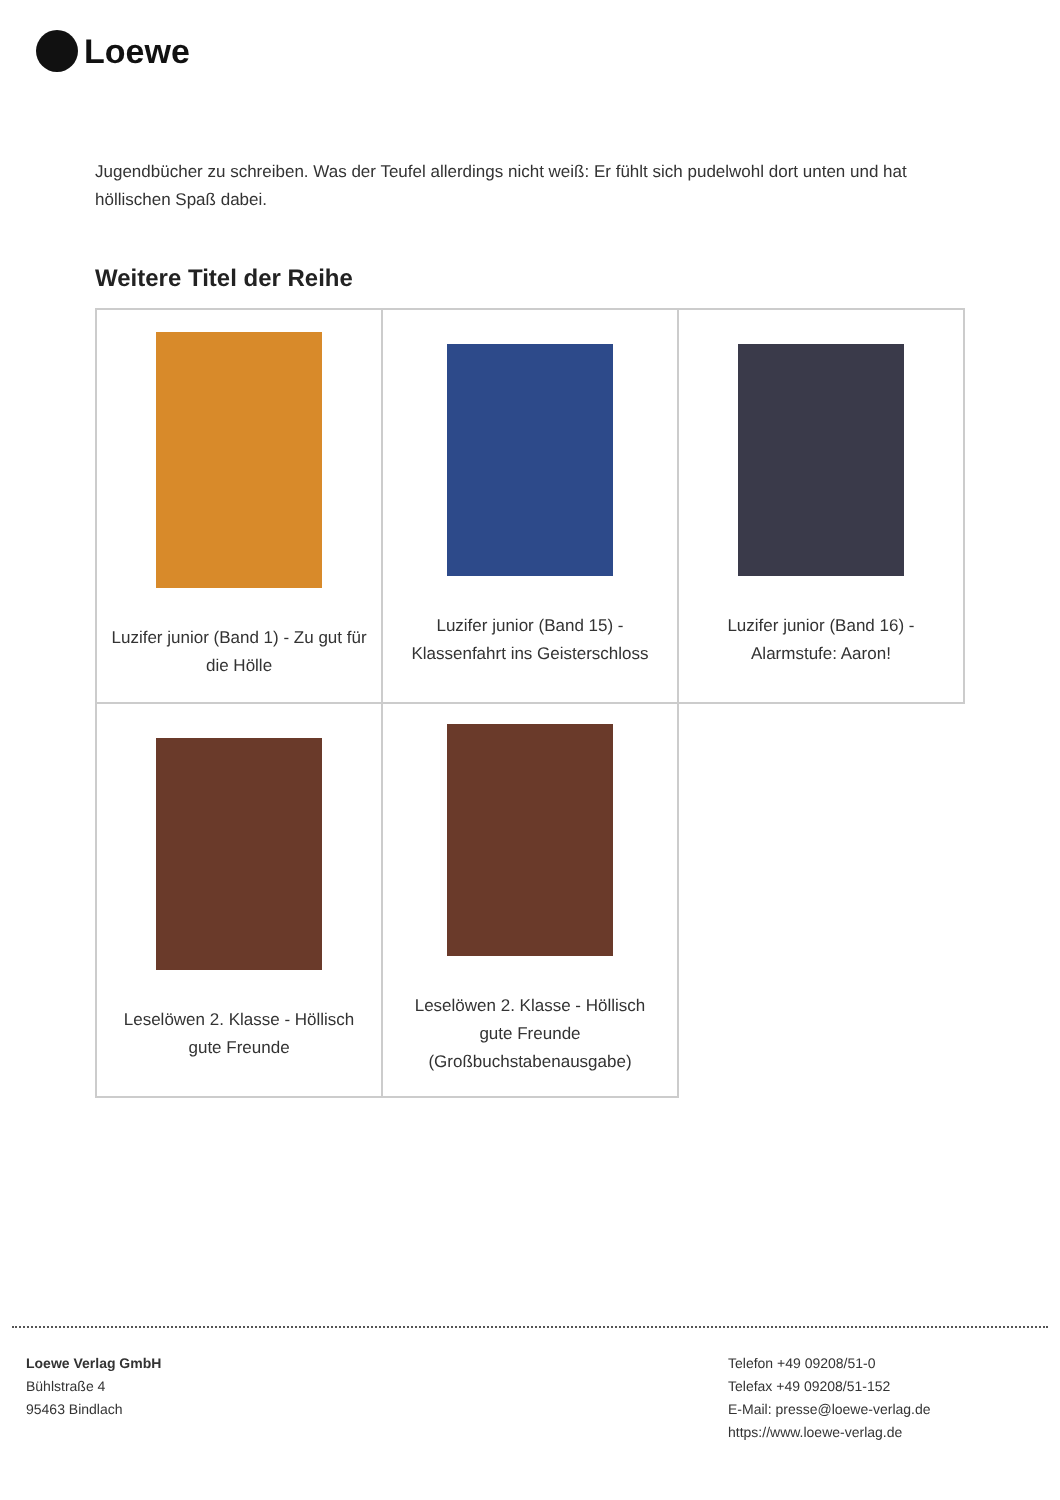Loewe
Jugendbücher zu schreiben. Was der Teufel allerdings nicht weiß: Er fühlt sich pudelwohl dort unten und hat höllischen Spaß dabei.
Weitere Titel der Reihe
| Luzifer junior (Band 1) - Zu gut für die Hölle | Luzifer junior (Band 15) - Klassenfahrt ins Geisterschloss | Luzifer junior (Band 16) - Alarmstufe: Aaron! |
| Leselöwen 2. Klasse - Höllisch gute Freunde | Leselöwen 2. Klasse - Höllisch gute Freunde (Großbuchstabenausgabe) | |
Loewe Verlag GmbH
Bühlstraße 4
95463 Bindlach
Telefon +49 09208/51-0
Telefax +49 09208/51-152
E-Mail: presse@loewe-verlag.de
https://www.loewe-verlag.de